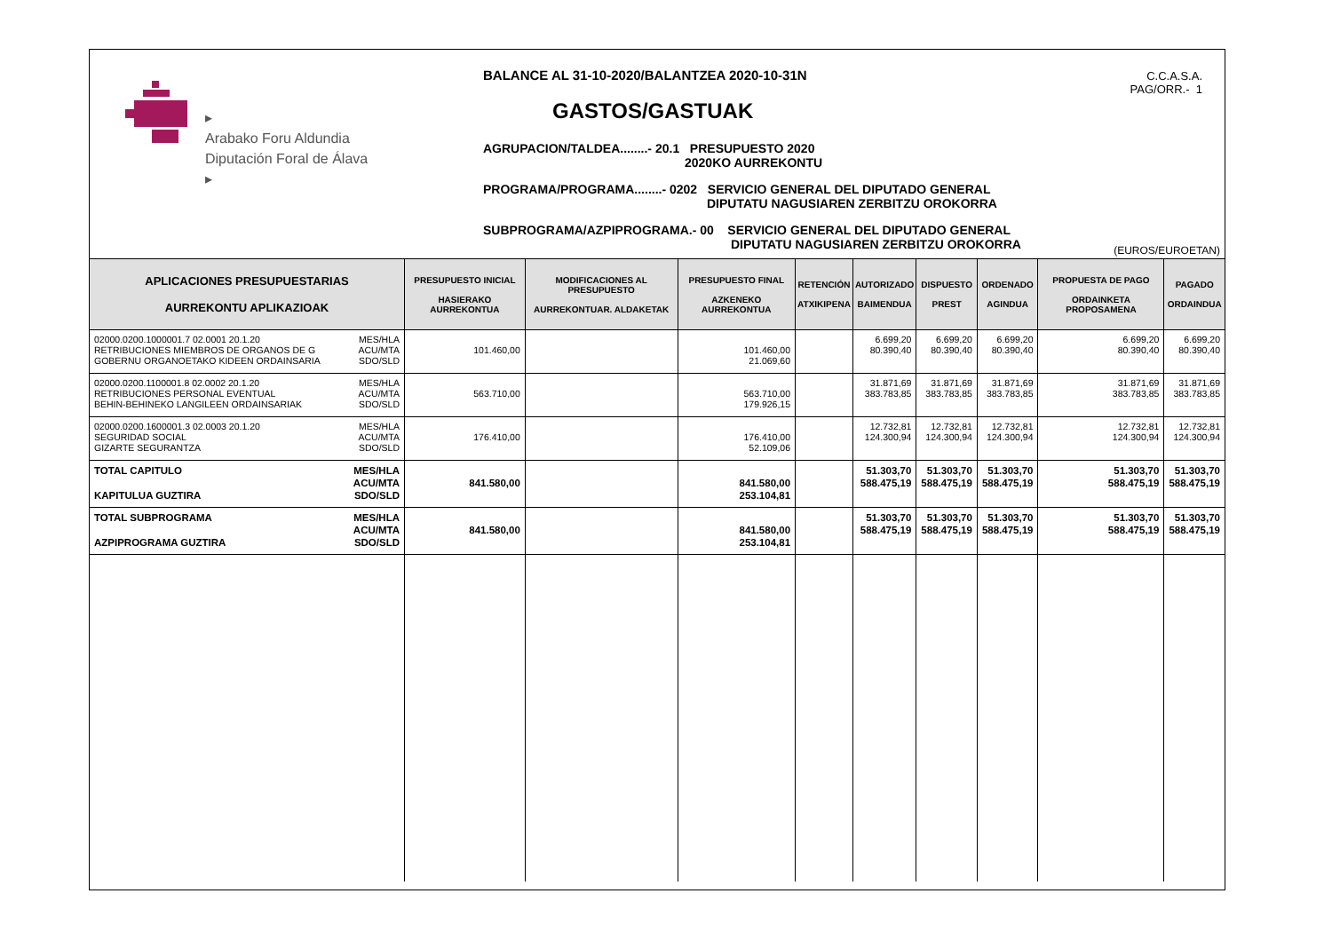▸
Arabako Foru Aldundia
Diputación Foral de Álava
▸
BALANCE AL 31-10-2020/BALANTZEA 2020-10-31N
GASTOS/GASTUAK
AGRUPACION/TALDEA........- 20.1 PRESUPUESTO 2020
2020KO AURREKONTU
PROGRAMA/PROGRAMA........- 0202 SERVICIO GENERAL DEL DIPUTADO GENERAL
DIPUTATU NAGUSIAREN ZERBITZU OROKORRA
SUBPROGRAMA/AZPIPROGRAMA.- 00 SERVICIO GENERAL DEL DIPUTADO GENERAL
DIPUTATU NAGUSIAREN ZERBITZU OROKORRA
C.C.A.S.A.
PAG/ORR.- 1
(EUROS/EUROETAN)
| APLICACIONES PRESUPUESTARIAS AURREKONTU APLIKAZIOAK | PRESUPUESTO INICIAL HASIERAKO AURREKONTUA | MODIFICACIONES AL PRESUPUESTO AURREKONTUAR. ALDAKETAK | PRESUPUESTO FINAL AZKENEKO AURREKONTUA | RETENCIÓN ATXIKIPENA | AUTORIZADO BAIMENDUA | DISPUESTO PREST | ORDENADO AGINDUA | PROPUESTA DE PAGO ORDAINKETA PROPOSAMENA | PAGADO ORDAINDUA |
| --- | --- | --- | --- | --- | --- | --- | --- | --- | --- |
| MES/HLA ACU/MTA SDO/SLD 02000.0200.1000001.7 02.0001 20.1.20 RETRIBUCIONES MIEMBROS DE ORGANOS DE G GOBERNU ORGANOETAKO KIDEEN ORDAINSARIA | 101.460,00 | | 101.460,00 21.069,60 | | 6.699,20 80.390,40 | 6.699,20 80.390,40 | 6.699,20 80.390,40 | 6.699,20 80.390,40 | 6.699,20 80.390,40 |
| MES/HLA ACU/MTA SDO/SLD 02000.0200.1100001.8 02.0002 20.1.20 RETRIBUCIONES PERSONAL EVENTUAL BEHIN-BEHINEKO LANGILEEN ORDAINSARIAK | 563.710,00 | | 563.710,00 179.926,15 | | 31.871,69 383.783,85 | 31.871,69 383.783,85 | 31.871,69 383.783,85 | 31.871,69 383.783,85 | 31.871,69 383.783,85 |
| MES/HLA ACU/MTA SDO/SLD 02000.0200.1600001.3 02.0003 20.1.20 SEGURIDAD SOCIAL GIZARTE SEGURANTZA | 176.410,00 | | 176.410,00 52.109,06 | | 12.732,81 124.300,94 | 12.732,81 124.300,94 | 12.732,81 124.300,94 | 12.732,81 124.300,94 | 12.732,81 124.300,94 |
| MES/HLA ACU/MTA SDO/SLD TOTAL CAPITULO KAPITULUA GUZTIRA | 841.580,00 | | 841.580,00 253.104,81 | | 51.303,70 588.475,19 | 51.303,70 588.475,19 | 51.303,70 588.475,19 | 51.303,70 588.475,19 | 51.303,70 588.475,19 |
| MES/HLA ACU/MTA SDO/SLD TOTAL SUBPROGRAMA AZPIPROGRAMA GUZTIRA | 841.580,00 | | 841.580,00 253.104,81 | | 51.303,70 588.475,19 | 51.303,70 588.475,19 | 51.303,70 588.475,19 | 51.303,70 588.475,19 | 51.303,70 588.475,19 |